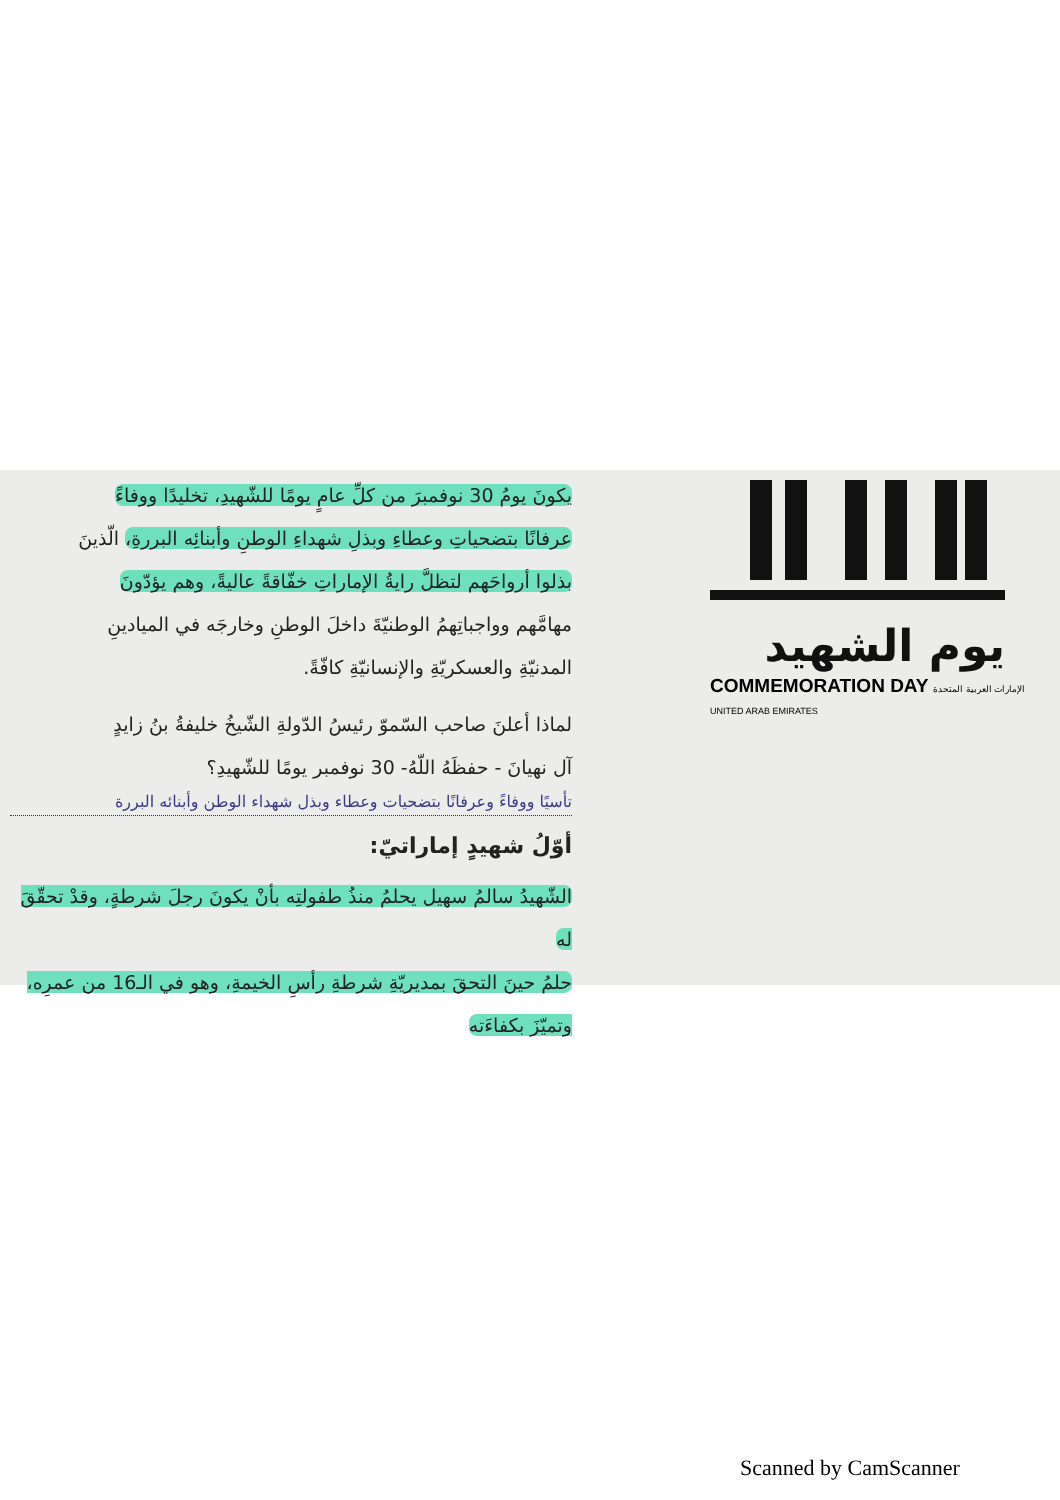يكونَ يومُ 30 نوفمبرَ من كلِّ عامٍ يومًا للشّهيدِ، تخليدًا ووفاءً
عرفانًا بتضحياتِ وعطاءِ وبذلِ شهداءِ الوطنِ وأبنائِه البررةِ، الّذينَ
بذلوا أرواحَهم لتظلَّ رايةُ الإماراتِ خفّاقةً عاليةً، وهم يؤدّونَ
مهامَّهم وواجباتِهمُ الوطنيّةَ داخلَ الوطنِ وخارجَه في الميادينِ
المدنيّةِ والعسكريّةِ والإنسانيّةِ كافّةً.
لماذا أعلنَ صاحب السّموّ رئيسُ الدّولةِ الشّيخُ خليفةُ بنُ زايدٍ
آل نهيانَ - حفظَهُ اللّهُ- 30 نوفمبر يومًا للشّهيدِ؟
تأسيًا ووفاءً وعرفانًا بتضحيات وعطاء وبذل شهداء الوطن وأبنائه البررة
أوّلُ شهيدٍ إماراتيّ:
الشّهيدُ سالمُ سهيل يحلمُ منذُ طفولتِه بأنْ يكونَ رجلَ شرطةٍ، وقدْ تحقّقَ له
حلمُ حينَ التحقَ بمديريّةِ شرطةِ رأسِ الخيمةِ، وهو في الـ16 من عمرِه، وتميّزَ بكفاءَته
يوم الشهيد
COMMEMORATION DAY الإمارات العربية المتحدة UNITED ARAB EMIRATES
Scanned by CamScanner